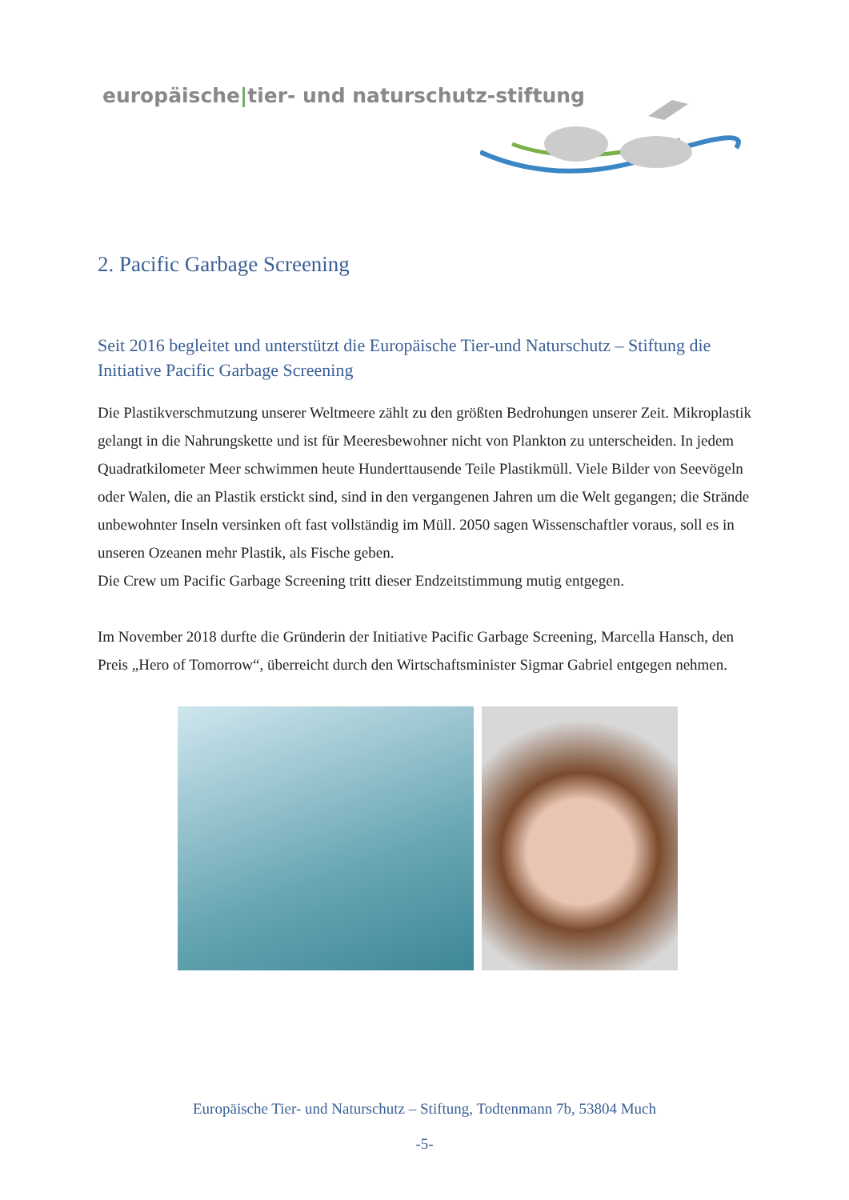europäische|tier- und naturschutz-stiftung
2. Pacific Garbage Screening
Seit 2016 begleitet und unterstützt die Europäische Tier-und Naturschutz – Stiftung die Initiative Pacific Garbage Screening
Die Plastikverschmutzung unserer Weltmeere zählt zu den größten Bedrohungen unserer Zeit. Mikroplastik gelangt in die Nahrungskette und ist für Meeresbewohner nicht von Plankton zu unterscheiden. In jedem Quadratkilometer Meer schwimmen heute Hunderttausende Teile Plastikmüll. Viele Bilder von Seevögeln oder Walen, die an Plastik erstickt sind, sind in den vergangenen Jahren um die Welt gegangen; die Strände unbewohnter Inseln versinken oft fast vollständig im Müll. 2050 sagen Wissenschaftler voraus, soll es in unseren Ozeanen mehr Plastik, als Fische geben.
Die Crew um Pacific Garbage Screening tritt dieser Endzeitstimmung mutig entgegen.
Im November 2018 durfte die Gründerin der Initiative Pacific Garbage Screening, Marcella Hansch, den Preis „Hero of Tomorrow“, überreicht durch den Wirtschaftsminister Sigmar Gabriel entgegen nehmen.
Europäische Tier- und Naturschutz – Stiftung, Todtenmann 7b, 53804 Much
-5-